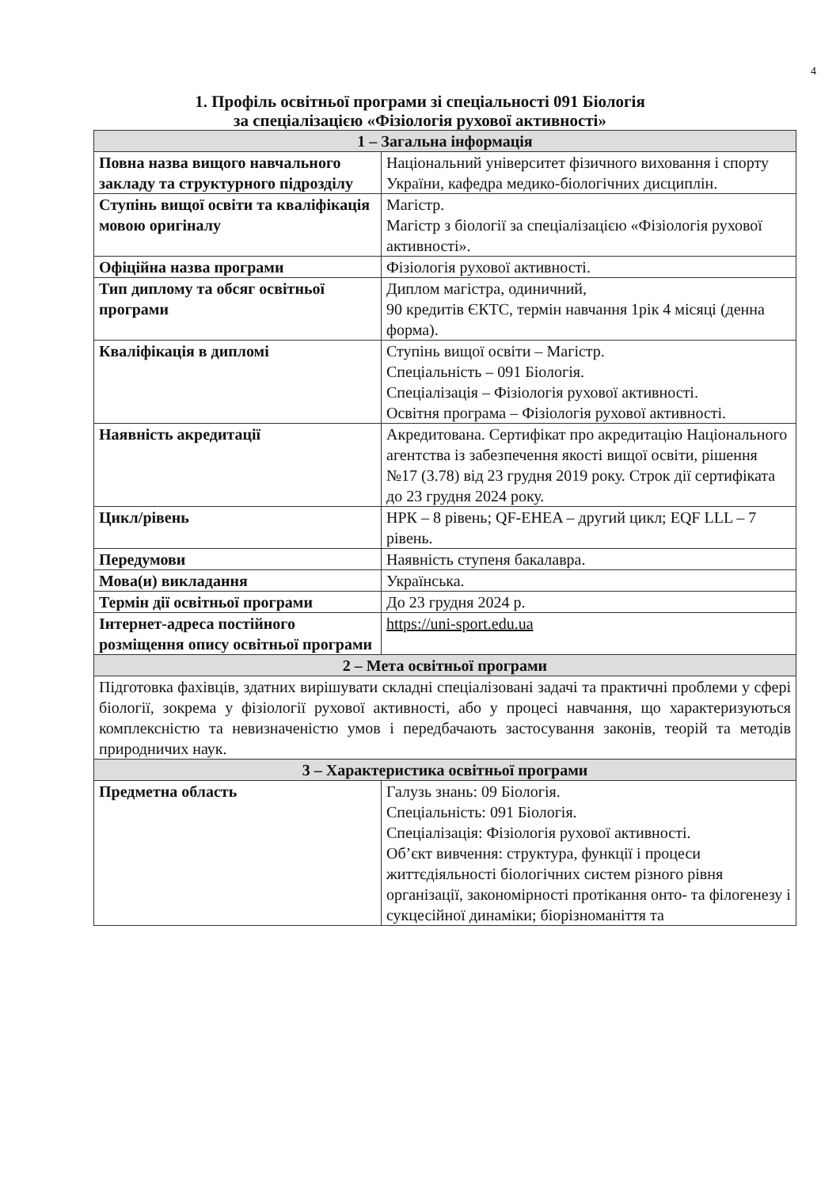4
1. Профіль освітньої програми зі спеціальності 091 Біологія
за спеціалізацією «Фізіологія рухової активності»
| 1 – Загальна інформація | |
| --- | --- |
| Повна назва вищого навчального закладу та структурного підрозділу | Національний університет фізичного виховання і спорту України, кафедра медико-біологічних дисциплін. |
| Ступінь вищої освіти та кваліфікація мовою оригіналу | Магістр. Магістр з біології за спеціалізацією «Фізіологія рухової активності». |
| Офіційна назва програми | Фізіологія рухової активності. |
| Тип диплому та обсяг освітньої програми | Диплом магістра, одиничний, 90 кредитів ЄКТС, термін навчання 1рік 4 місяці (денна форма). |
| Кваліфікація в дипломі | Ступінь вищої освіти – Магістр. Спеціальність – 091 Біологія. Спеціалізація – Фізіологія рухової активності. Освітня програма – Фізіологія рухової активності. |
| Наявність акредитації | Акредитована. Сертифікат про акредитацію Національного агентства із забезпечення якості вищої освіти, рішення №17 (3.78) від 23 грудня 2019 року. Строк дії сертифіката до 23 грудня 2024 року. |
| Цикл/рівень | НРК – 8 рівень; QF-EHEA – другий цикл; EQF LLL – 7 рівень. |
| Передумови | Наявність ступеня бакалавра. |
| Мова(и) викладання | Українська. |
| Термін дії освітньої програми | До 23 грудня 2024 р. |
| Інтернет-адреса постійного розміщення опису освітньої програми | https://uni-sport.edu.ua |
| 2 – Мета освітньої програми | |
| Підготовка фахівців, здатних вирішувати складні спеціалізовані задачі та практичні проблеми у сфері біології, зокрема у фізіології рухової активності, або у процесі навчання, що характеризуються комплексністю та невизначеністю умов і передбачають застосування законів, теорій та методів природничих наук. | |
| 3 – Характеристика освітньої програми | |
| Предметна область | Галузь знань: 09 Біологія. Спеціальність: 091 Біологія. Спеціалізація: Фізіологія рухової активності. Об’єкт вивчення: структура, функції і процеси життєдіяльності біологічних систем різного рівня організації, закономірності протікання онто- та філогенезу і сукцесійної динаміки; біорізноманіття та |